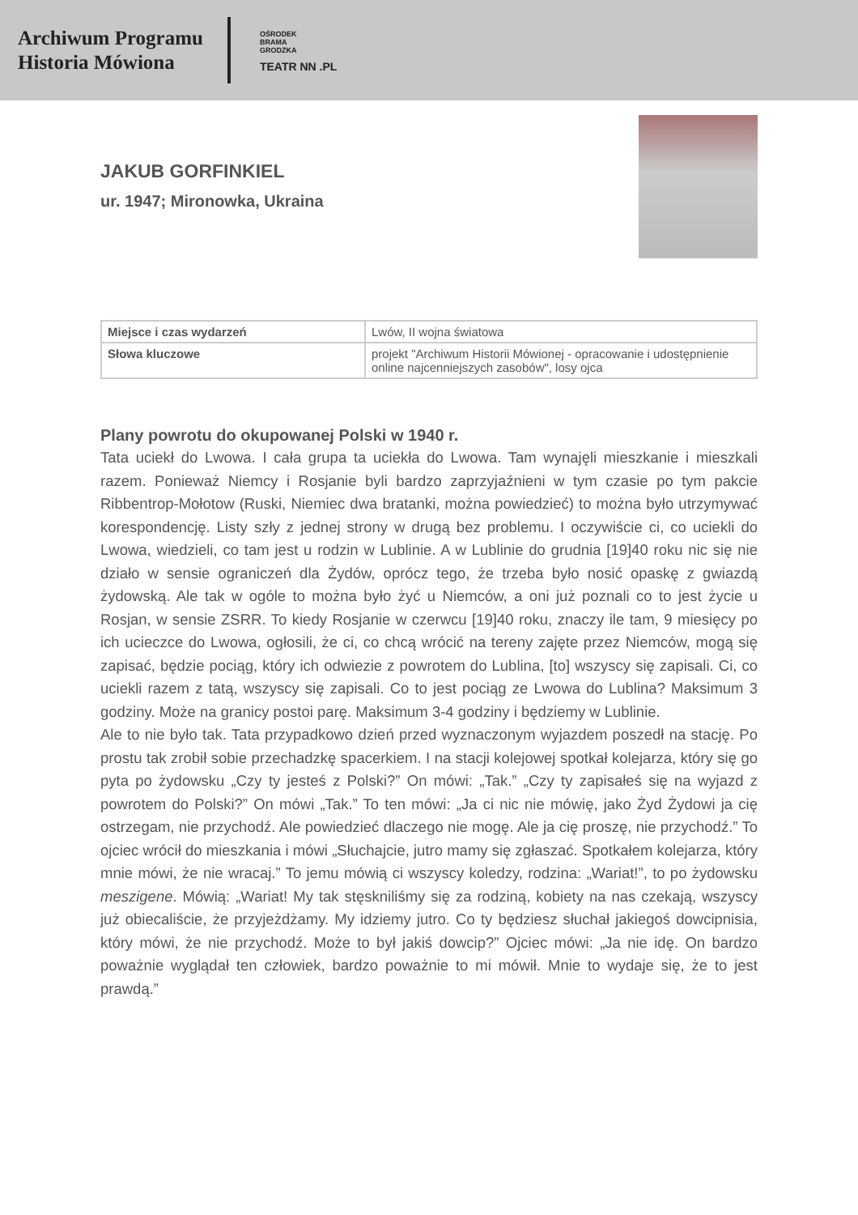Archiwum Programu
Historia Mówiona
OŚRODEK
BRAMA
GRODZKA
TEATR NN .PL
JAKUB GORFINKIEL
ur. 1947; Mironowka, Ukraina
| Miejsce i czas wydarzeń | Lwów, II wojna światowa |
| Słowa kluczowe | projekt "Archiwum Historii Mówionej - opracowanie i udostępnienie online najcenniejszych zasobów", losy ojca |
Plany powrotu do okupowanej Polski w 1940 r.
Tata uciekł do Lwowa. I cała grupa ta uciekła do Lwowa. Tam wynajęli mieszkanie i mieszkali razem. Ponieważ Niemcy i Rosjanie byli bardzo zaprzyjaźnieni w tym czasie po tym pakcie Ribbentrop-Mołotow (Ruski, Niemiec dwa bratanki, można powiedzieć) to można było utrzymywać korespondencję. Listy szły z jednej strony w drugą bez problemu. I oczywiście ci, co uciekli do Lwowa, wiedzieli, co tam jest u rodzin w Lublinie. A w Lublinie do grudnia [19]40 roku nic się nie działo w sensie ograniczeń dla Żydów, oprócz tego, że trzeba było nosić opaskę z gwiazdą żydowską. Ale tak w ogóle to można było żyć u Niemców, a oni już poznali co to jest życie u Rosjan, w sensie ZSRR. To kiedy Rosjanie w czerwcu [19]40 roku, znaczy ile tam, 9 miesięcy po ich ucieczce do Lwowa, ogłosili, że ci, co chcą wrócić na tereny zajęte przez Niemców, mogą się zapisać, będzie pociąg, który ich odwiezie z powrotem do Lublina, [to] wszyscy się zapisali. Ci, co uciekli razem z tatą, wszyscy się zapisali. Co to jest pociąg ze Lwowa do Lublina? Maksimum 3 godziny. Może na granicy postoi parę. Maksimum 3-4 godziny i będziemy w Lublinie.
Ale to nie było tak. Tata przypadkowo dzień przed wyznaczonym wyjazdem poszedł na stację. Po prostu tak zrobił sobie przechadzkę spacerkiem. I na stacji kolejowej spotkał kolejarza, który się go pyta po żydowsku „Czy ty jesteś z Polski?” On mówi: „Tak.” „Czy ty zapisałeś się na wyjazd z powrotem do Polski?” On mówi „Tak.” To ten mówi: „Ja ci nic nie mówię, jako Żyd Żydowi ja cię ostrzegam, nie przychodź. Ale powiedzieć dlaczego nie mogę. Ale ja cię proszę, nie przychodź.” To ojciec wrócił do mieszkania i mówi „Słuchajcie, jutro mamy się zgłaszać. Spotkałem kolejarza, który mnie mówi, że nie wracaj.” To jemu mówią ci wszyscy koledzy, rodzina: „Wariat!”, to po żydowsku meszigene. Mówią: „Wariat! My tak stęskniliśmy się za rodziną, kobiety na nas czekają, wszyscy już obiecaliście, że przyjeżdżamy. My idziemy jutro. Co ty będziesz słuchał jakiegoś dowcipnisia, który mówi, że nie przychodź. Może to był jakiś dowcip?” Ojciec mówi: „Ja nie idę. On bardzo poważnie wyglądał ten człowiek, bardzo poważnie to mi mówił. Mnie to wydaje się, że to jest prawdą.”